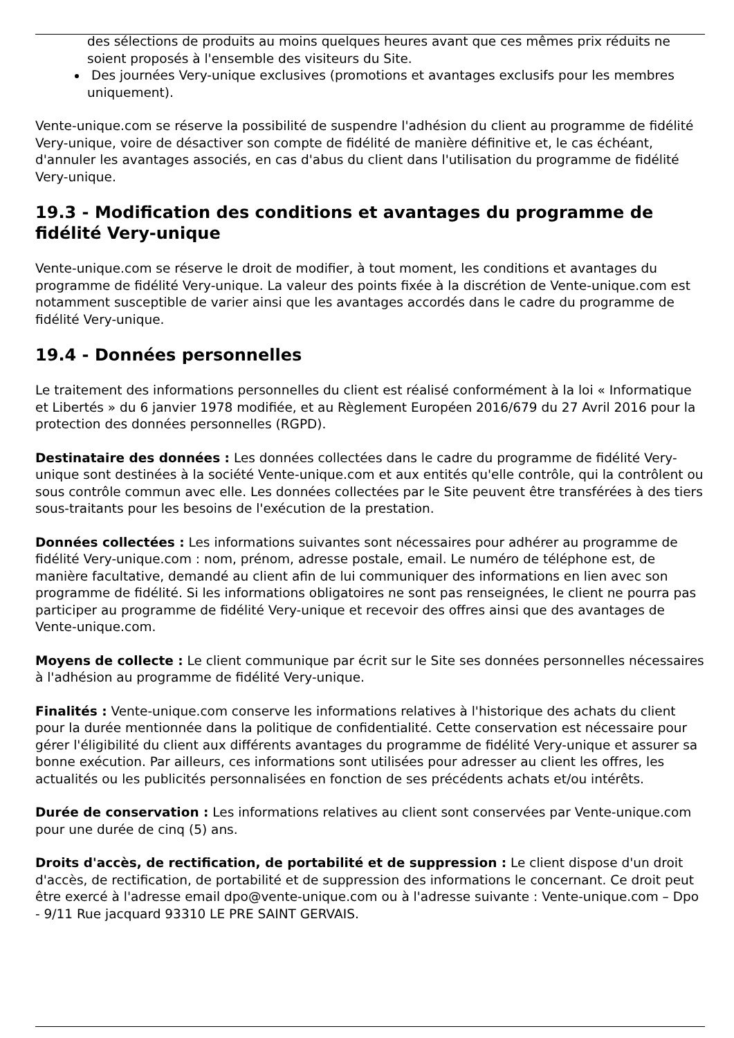des sélections de produits au moins quelques heures avant que ces mêmes prix réduits ne soient proposés à l'ensemble des visiteurs du Site.
Des journées Very-unique exclusives (promotions et avantages exclusifs pour les membres uniquement).
Vente-unique.com se réserve la possibilité de suspendre l'adhésion du client au programme de fidélité Very-unique, voire de désactiver son compte de fidélité de manière définitive et, le cas échéant, d'annuler les avantages associés, en cas d'abus du client dans l'utilisation du programme de fidélité Very-unique.
19.3 - Modification des conditions et avantages du programme de fidélité Very-unique
Vente-unique.com se réserve le droit de modifier, à tout moment, les conditions et avantages du programme de fidélité Very-unique. La valeur des points fixée à la discrétion de Vente-unique.com est notamment susceptible de varier ainsi que les avantages accordés dans le cadre du programme de fidélité Very-unique.
19.4 - Données personnelles
Le traitement des informations personnelles du client est réalisé conformément à la loi « Informatique et Libertés » du 6 janvier 1978 modifiée, et au Règlement Européen 2016/679 du 27 Avril 2016 pour la protection des données personnelles (RGPD).
Destinataire des données : Les données collectées dans le cadre du programme de fidélité Very-unique sont destinées à la société Vente-unique.com et aux entités qu'elle contrôle, qui la contrôlent ou sous contrôle commun avec elle. Les données collectées par le Site peuvent être transférées à des tiers sous-traitants pour les besoins de l'exécution de la prestation.
Données collectées : Les informations suivantes sont nécessaires pour adhérer au programme de fidélité Very-unique.com : nom, prénom, adresse postale, email. Le numéro de téléphone est, de manière facultative, demandé au client afin de lui communiquer des informations en lien avec son programme de fidélité. Si les informations obligatoires ne sont pas renseignées, le client ne pourra pas participer au programme de fidélité Very-unique et recevoir des offres ainsi que des avantages de Vente-unique.com.
Moyens de collecte : Le client communique par écrit sur le Site ses données personnelles nécessaires à l'adhésion au programme de fidélité Very-unique.
Finalités : Vente-unique.com conserve les informations relatives à l'historique des achats du client pour la durée mentionnée dans la politique de confidentialité. Cette conservation est nécessaire pour gérer l'éligibilité du client aux différents avantages du programme de fidélité Very-unique et assurer sa bonne exécution. Par ailleurs, ces informations sont utilisées pour adresser au client les offres, les actualités ou les publicités personnalisées en fonction de ses précédents achats et/ou intérêts.
Durée de conservation : Les informations relatives au client sont conservées par Vente-unique.com pour une durée de cinq (5) ans.
Droits d'accès, de rectification, de portabilité et de suppression : Le client dispose d'un droit d'accès, de rectification, de portabilité et de suppression des informations le concernant. Ce droit peut être exercé à l'adresse email dpo@vente-unique.com ou à l'adresse suivante : Vente-unique.com – Dpo - 9/11 Rue jacquard 93310 LE PRE SAINT GERVAIS.